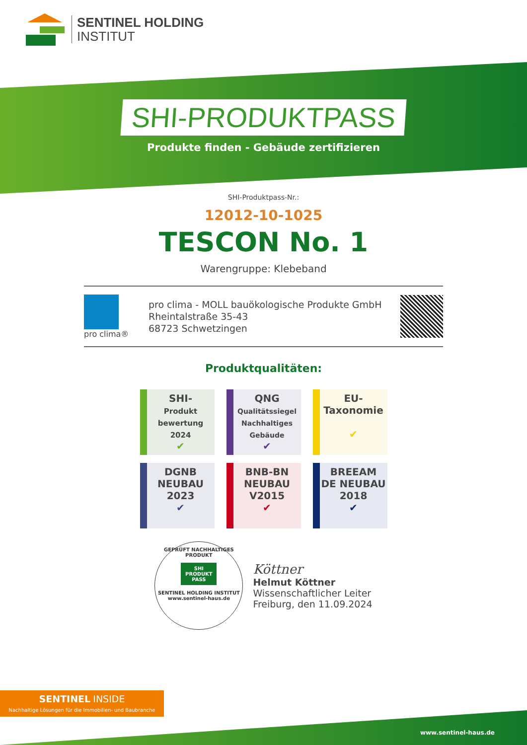SENTINEL HOLDING
INSTITUT
SHI-PRODUKTPASS
Produkte finden - Gebäude zertifizieren
SHI-Produktpass-Nr.:
12012-10-1025
TESCON No. 1
Warengruppe: Klebeband
pro clima®
pro clima - MOLL bauökologische Produkte GmbH
Rheintalstraße 35-43
68723 Schwetzingen
Produktqualitäten:
SHI-
Produkt
bewertung
2024
✔
QNG
Qualitätssiegel
Nachhaltiges
Gebäude
✔
EU-
Taxonomie
✔
DGNB
NEUBAU
2023
✔
BNB-BN
NEUBAU
V2015
✔
BREEAM
DE NEUBAU
2018
✔
GEPRÜFT NACHHALTIGES PRODUKT
SHI
PRODUKT
PASS
SENTINEL HOLDING INSTITUT
www.sentinel-haus.de
Köttner
Helmut Köttner
Wissenschaftlicher Leiter
Freiburg, den 11.09.2024
SENTINEL INSIDE
Nachhaltige Lösungen für die Immobilien- und Baubranche
www.sentinel-haus.de